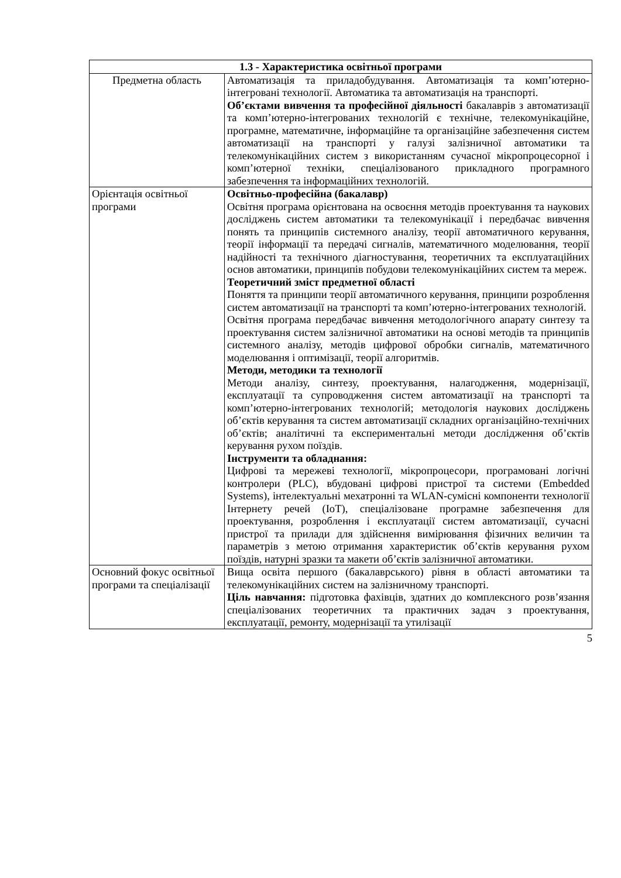| 1.3 - Характеристика освітньої програми | |
| --- | --- |
| Предметна область | Автоматизація та приладобудування. Автоматизація та комп’ютерно-інтегровані технології. Автоматика та автоматизація на транспорті. Об’єктами вивчення та професійної діяльності бакалаврів з автоматизації та комп’ютерно-інтегрованих технологій є технічне, телекомунікаційне, програмне, математичне, інформаційне та організаційне забезпечення систем автоматизації на транспорті у галузі залізничної автоматики та телекомунікаційних систем з використанням сучасної мікропроцесорної і комп’ютерної техніки, спеціалізованого прикладного програмного забезпечення та інформаційних технологій. |
| Орієнтація освітньої програми | Освітньо-професійна (бакалавр) Освітня програма орієнтована на освоєння методів проектування та наукових досліджень систем автоматики та телекомунікації і передбачає вивчення понять та принципів системного аналізу, теорії автоматичного керування, теорії інформації та передачі сигналів, математичного моделювання, теорії надійності та технічного діагностування, теоретичних та експлуатаційних основ автоматики, принципів побудови телекомунікаційних систем та мереж. Теоретичний зміст предметної області Поняття та принципи теорії автоматичного керування, принципи розроблення систем автоматизації на транспорті та комп’ютерно-інтегрованих технологій. Освітня програма передбачає вивчення методологічного апарату синтезу та проектування систем залізничної автоматики на основі методів та принципів системного аналізу, методів цифрової обробки сигналів, математичного моделювання і оптимізації, теорії алгоритмів. Методи, методики та технології Методи аналізу, синтезу, проектування, налагодження, модернізації, експлуатації та супроводження систем автоматизації на транспорті та комп’ютерно-інтегрованих технологій; методологія наукових досліджень об’єктів керування та систем автоматизації складних організаційно-технічних об’єктів; аналітичні та експериментальні методи дослідження об’єктів керування рухом поїздів. Інструменти та обладнання: Цифрові та мережеві технології, мікропроцесори, програмовані логічні контролери (PLC), вбудовані цифрові пристрої та системи (Embedded Systems), інтелектуальні мехатронні та WLAN-сумісні компоненти технології Інтернету речей (IoT), спеціалізоване програмне забезпечення для проектування, розроблення і експлуатації систем автоматизації, сучасні пристрої та прилади для здійснення вимірювання фізичних величин та параметрів з метою отримання характеристик об’єктів керування рухом поїздів, натурні зразки та макети об’єктів залізничної автоматики. |
| Основний фокус освітньої програми та спеціалізації | Вища освіта першого (бакалаврського) рівня в області автоматики та телекомунікаційних систем на залізничному транспорті. Ціль навчання: підготовка фахівців, здатних до комплексного розв’язання спеціалізованих теоретичних та практичних задач з проектування, експлуатації, ремонту, модернізації та утилізації |
5